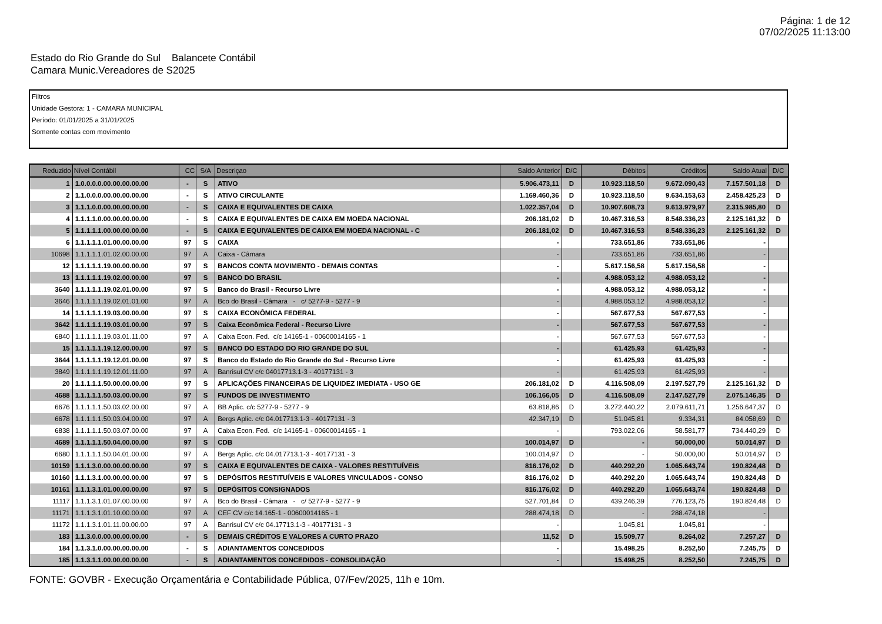Página: 1 de 12
07/02/2025 11:13:00
Estado do Rio Grande do Sul Balancete Contábil
Camara Munic.Vereadores de S2025
Filtros
Unidade Gestora: 1 - CAMARA MUNICIPAL
Período: 01/01/2025 a 31/01/2025
Somente contas com movimento
| Reduzido | Nível Contábil | CC | S/A | Descriçao | Saldo Anterior | D/C | Débitos | Créditos | Saldo Atual | D/C |
| --- | --- | --- | --- | --- | --- | --- | --- | --- | --- | --- |
| 1 | 1.0.0.0.0.00.00.00.00.00 | - | S | ATIVO | 5.906.473,11 | D | 10.923.118,50 | 9.672.090,43 | 7.157.501,18 | D |
| 2 | 1.1.0.0.0.00.00.00.00.00 | - | S | ATIVO CIRCULANTE | 1.169.460,36 | D | 10.923.118,50 | 9.634.153,63 | 2.458.425,23 | D |
| 3 | 1.1.1.0.0.00.00.00.00.00 | - | S | CAIXA E EQUIVALENTES DE CAIXA | 1.022.357,04 | D | 10.907.608,73 | 9.613.979,97 | 2.315.985,80 | D |
| 4 | 1.1.1.1.0.00.00.00.00.00 | - | S | CAIXA E EQUIVALENTES DE CAIXA EM MOEDA NACIONAL | 206.181,02 | D | 10.467.316,53 | 8.548.336,23 | 2.125.161,32 | D |
| 5 | 1.1.1.1.1.00.00.00.00.00 | - | S | CAIXA E EQUIVALENTES DE CAIXA EM MOEDA NACIONAL - C | 206.181,02 | D | 10.467.316,53 | 8.548.336,23 | 2.125.161,32 | D |
| 6 | 1.1.1.1.1.01.00.00.00.00 | 97 | S | CAIXA | - | | 733.651,86 | 733.651,86 | - | |
| 10698 | 1.1.1.1.1.01.02.00.00.00 | 97 | A | Caixa - Câmara | - | | 733.651,86 | 733.651,86 | - | |
| 12 | 1.1.1.1.1.19.00.00.00.00 | 97 | S | BANCOS CONTA MOVIMENTO - DEMAIS CONTAS | - | | 5.617.156,58 | 5.617.156,58 | - | |
| 13 | 1.1.1.1.1.19.02.00.00.00 | 97 | S | BANCO DO BRASIL | - | | 4.988.053,12 | 4.988.053,12 | - | |
| 3640 | 1.1.1.1.1.19.02.01.00.00 | 97 | S | Banco do Brasil - Recurso Livre | - | | 4.988.053,12 | 4.988.053,12 | - | |
| 3646 | 1.1.1.1.1.19.02.01.01.00 | 97 | A | Bco do Brasil - Câmara - c/ 5277-9 - 5277 - 9 | - | | 4.988.053,12 | 4.988.053,12 | - | |
| 14 | 1.1.1.1.1.19.03.00.00.00 | 97 | S | CAIXA ECONÔMICA FEDERAL | - | | 567.677,53 | 567.677,53 | - | |
| 3642 | 1.1.1.1.1.19.03.01.00.00 | 97 | S | Caixa Econômica Federal - Recurso Livre | - | | 567.677,53 | 567.677,53 | - | |
| 6840 | 1.1.1.1.1.19.03.01.11.00 | 97 | A | Caixa Econ. Fed. c/c 14165-1 - 00600014165 - 1 | - | | 567.677,53 | 567.677,53 | - | |
| 15 | 1.1.1.1.1.19.12.00.00.00 | 97 | S | BANCO DO ESTADO DO RIO GRANDE DO SUL | - | | 61.425,93 | 61.425,93 | - | |
| 3644 | 1.1.1.1.1.19.12.01.00.00 | 97 | S | Banco do Estado do Rio Grande do Sul - Recurso Livre | - | | 61.425,93 | 61.425,93 | - | |
| 3849 | 1.1.1.1.1.19.12.01.11.00 | 97 | A | Banrisul CV c/c 04017713.1-3 - 40177131 - 3 | - | | 61.425,93 | 61.425,93 | - | |
| 20 | 1.1.1.1.1.50.00.00.00.00 | 97 | S | APLICAÇÕES FINANCEIRAS DE LIQUIDEZ IMEDIATA - USO GE | 206.181,02 | D | 4.116.508,09 | 2.197.527,79 | 2.125.161,32 | D |
| 4688 | 1.1.1.1.1.50.03.00.00.00 | 97 | S | FUNDOS DE INVESTIMENTO | 106.166,05 | D | 4.116.508,09 | 2.147.527,79 | 2.075.146,35 | D |
| 6676 | 1.1.1.1.1.50.03.02.00.00 | 97 | A | BB Aplic. c/c 5277-9 - 5277 - 9 | 63.818,86 | D | 3.272.440,22 | 2.079.611,71 | 1.256.647,37 | D |
| 6678 | 1.1.1.1.1.50.03.04.00.00 | 97 | A | Bergs Aplic. c/c 04.017713.1-3 - 40177131 - 3 | 42.347,19 | D | 51.045,81 | 9.334,31 | 84.058,69 | D |
| 6838 | 1.1.1.1.1.50.03.07.00.00 | 97 | A | Caixa Econ. Fed. c/c 14165-1 - 00600014165 - 1 | - | | 793.022,06 | 58.581,77 | 734.440,29 | D |
| 4689 | 1.1.1.1.1.50.04.00.00.00 | 97 | S | CDB | 100.014,97 | D | - | 50.000,00 | 50.014,97 | D |
| 6680 | 1.1.1.1.1.50.04.01.00.00 | 97 | A | Bergs Aplic. c/c 04.017713.1-3 - 40177131 - 3 | 100.014,97 | D | - | 50.000,00 | 50.014,97 | D |
| 10159 | 1.1.1.3.0.00.00.00.00.00 | 97 | S | CAIXA E EQUIVALENTES DE CAIXA - VALORES RESTITUÍVEIS | 816.176,02 | D | 440.292,20 | 1.065.643,74 | 190.824,48 | D |
| 10160 | 1.1.1.3.1.00.00.00.00.00 | 97 | S | DEPÓSITOS RESTITUÍVEIS E VALORES VINCULADOS - CONSO | 816.176,02 | D | 440.292,20 | 1.065.643,74 | 190.824,48 | D |
| 10161 | 1.1.1.3.1.01.00.00.00.00 | 97 | S | DEPÓSITOS CONSIGNADOS | 816.176,02 | D | 440.292,20 | 1.065.643,74 | 190.824,48 | D |
| 11117 | 1.1.1.3.1.01.07.00.00.00 | 97 | A | Bco do Brasil - Câmara - c/ 5277-9 - 5277 - 9 | 527.701,84 | D | 439.246,39 | 776.123,75 | 190.824,48 | D |
| 11171 | 1.1.1.3.1.01.10.00.00.00 | 97 | A | CEF CV c/c 14.165-1 - 00600014165 - 1 | 288.474,18 | D | - | 288.474,18 | - | |
| 11172 | 1.1.1.3.1.01.11.00.00.00 | 97 | A | Banrisul CV c/c 04.17713.1-3 - 40177131 - 3 | - | | 1.045,81 | 1.045,81 | - | |
| 183 | 1.1.3.0.0.00.00.00.00.00 | - | S | DEMAIS CRÉDITOS E VALORES A CURTO PRAZO | 11,52 | D | 15.509,77 | 8.264,02 | 7.257,27 | D |
| 184 | 1.1.3.1.0.00.00.00.00.00 | - | S | ADIANTAMENTOS CONCEDIDOS | - | | 15.498,25 | 8.252,50 | 7.245,75 | D |
| 185 | 1.1.3.1.1.00.00.00.00.00 | - | S | ADIANTAMENTOS CONCEDIDOS - CONSOLIDAÇÃO | - | | 15.498,25 | 8.252,50 | 7.245,75 | D |
FONTE: GOVBR - Execução Orçamentária e Contabilidade Pública, 07/Fev/2025, 11h e 10m.